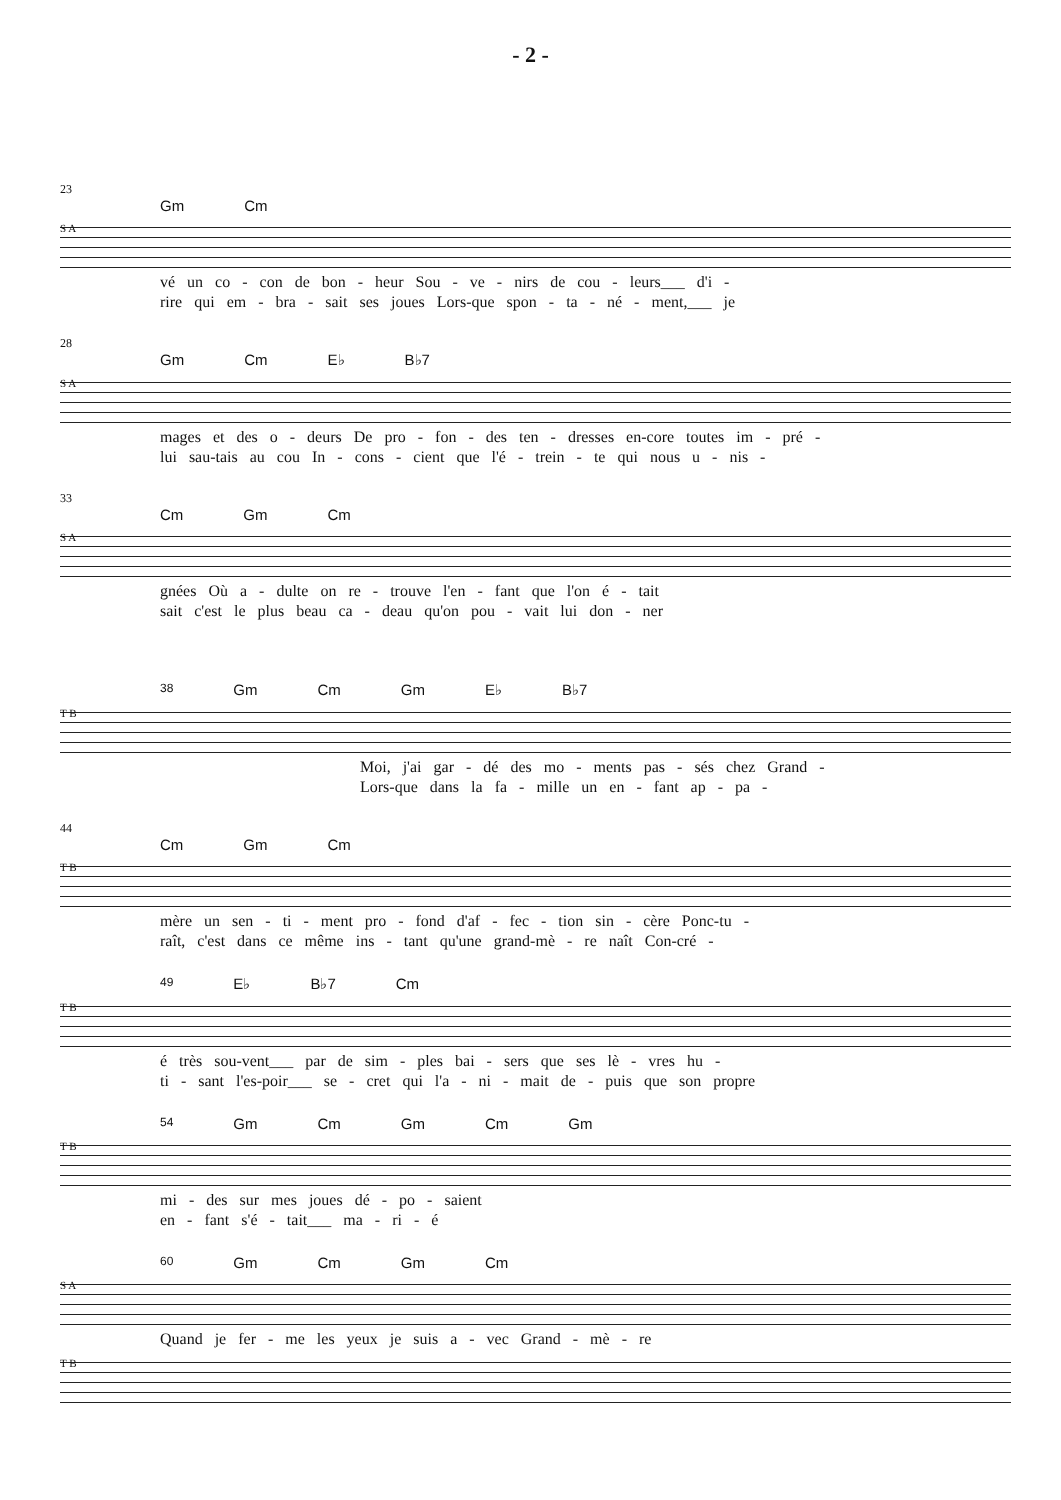- 2 -
23
Gm Cm
S A
vé un co - con de bon - heur Sou - ve - nirs de cou - leurs___ d'i -
rire qui em - bra - sait ses joues Lors-que spon - ta - né - ment,___ je
28
Gm Cm E♭ B♭7
S A
mages et des o - deurs De pro - fon - des ten - dresses en-core toutes im - pré -
lui sau-tais au cou In - cons - cient que l'é - trein - te qui nous u - nis -
33
Cm Gm Cm
S A
gnées Où a - dulte on re - trouve l'en - fant que l'on é - tait
sait c'est le plus beau ca - deau qu'on pou - vait lui don - ner
38 Gm Cm Gm E♭ B♭7
T B
Moi, j'ai gar - dé des mo - ments pas - sés chez Grand -
Lors-que dans la fa - mille un en - fant ap - pa -
44
Cm Gm Cm
T B
mère un sen - ti - ment pro - fond d'af - fec - tion sin - cère Ponc-tu -
raît, c'est dans ce même ins - tant qu'une grand-mè - re naît Con-cré -
49 E♭ B♭7 Cm
T B
é très sou-vent___ par de sim - ples bai - sers que ses lè - vres hu -
ti - sant l'es-poir___ se - cret qui l'a - ni - mait de - puis que son propre
54 Gm Cm Gm Cm Gm
T B
mi - des sur mes joues dé - po - saient
en - fant s'é - tait___ ma - ri - é
60 Gm Cm Gm Cm
S A
Quand je fer - me les yeux je suis a - vec Grand - mè - re
T B